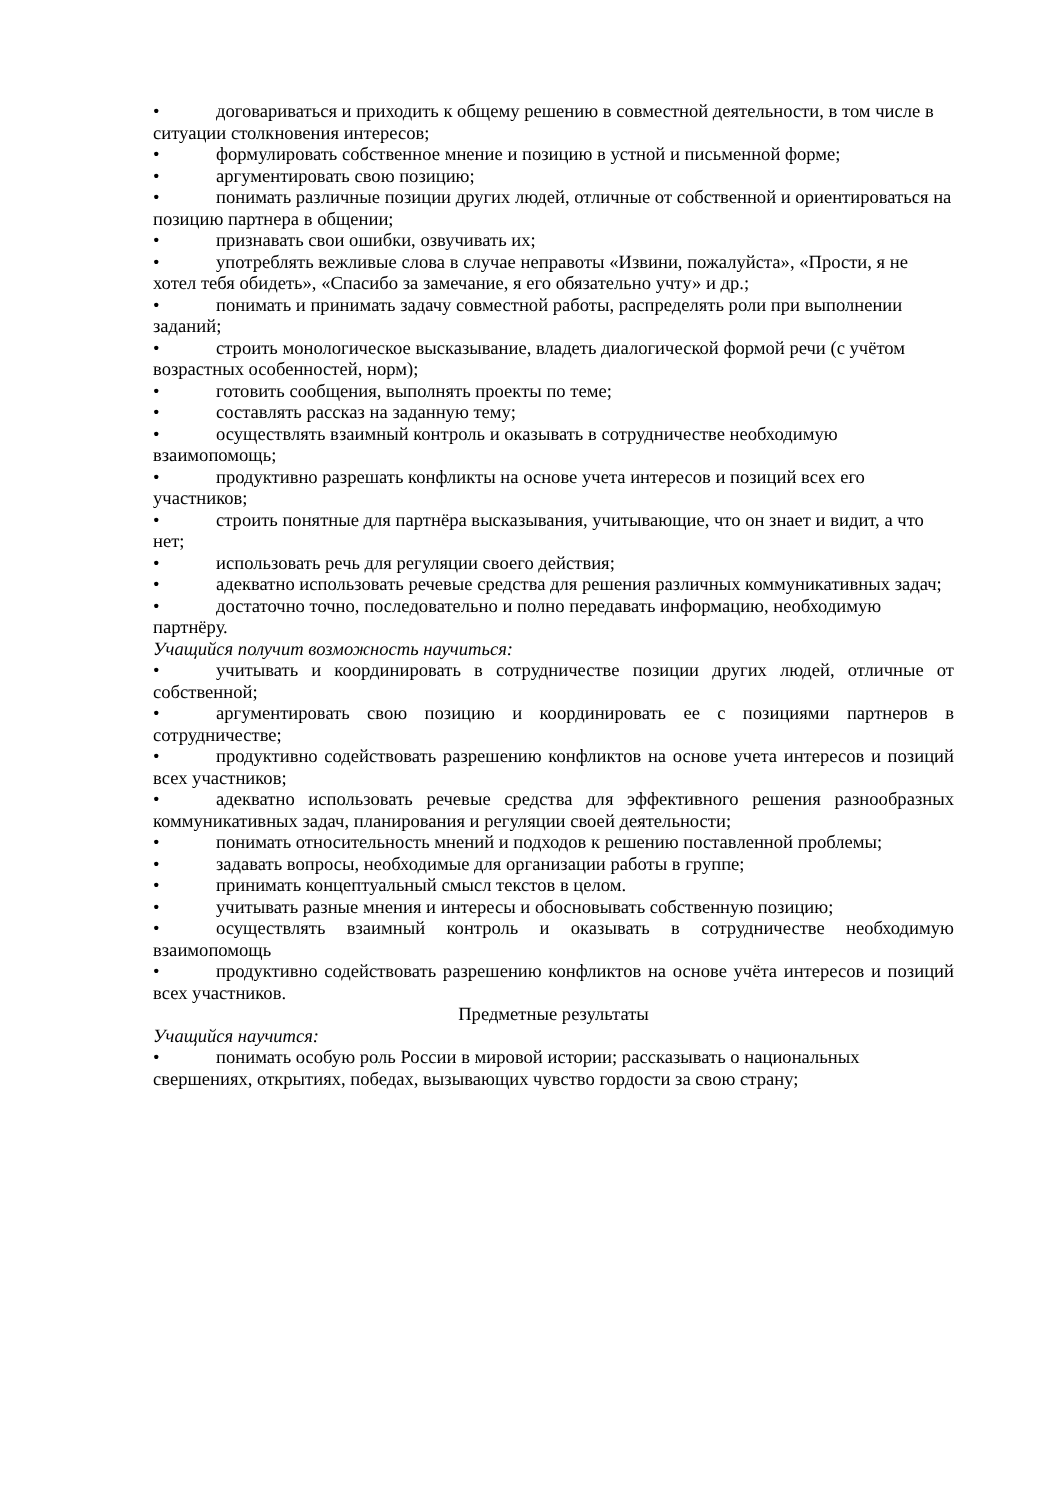• договариваться и приходить к общему решению в совместной деятельности, в том числе в ситуации столкновения интересов;
• формулировать собственное мнение и позицию в устной и письменной форме;
• аргументировать свою позицию;
• понимать различные позиции других людей, отличные от собственной и ориентироваться на позицию партнера в общении;
• признавать свои ошибки, озвучивать их;
• употреблять вежливые слова в случае неправоты «Извини, пожалуйста», «Прости, я не хотел тебя обидеть», «Спасибо за замечание, я его обязательно учту» и др.;
• понимать и принимать задачу совместной работы, распределять роли при выполнении заданий;
• строить монологическое высказывание, владеть диалогической формой речи (с учётом возрастных особенностей, норм);
• готовить сообщения, выполнять проекты по теме;
• составлять рассказ на заданную тему;
• осуществлять взаимный контроль и оказывать в сотрудничестве необходимую взаимопомощь;
• продуктивно разрешать конфликты на основе учета интересов и позиций всех его участников;
• строить понятные для партнёра высказывания, учитывающие, что он знает и видит, а что нет;
• использовать речь для регуляции своего действия;
• адекватно использовать речевые средства для решения различных коммуникативных задач;
• достаточно точно, последовательно и полно передавать информацию, необходимую партнёру.
Учащийся получит возможность научиться:
• учитывать и координировать в сотрудничестве позиции других людей, отличные от собственной;
• аргументировать свою позицию и координировать ее с позициями партнеров в сотрудничестве;
• продуктивно содействовать разрешению конфликтов на основе учета интересов и позиций всех участников;
• адекватно использовать речевые средства для эффективного решения разнообразных коммуникативных задач, планирования и регуляции своей деятельности;
• понимать относительность мнений и подходов к решению поставленной проблемы;
• задавать вопросы, необходимые для организации работы в группе;
• принимать концептуальный смысл текстов в целом.
• учитывать разные мнения и интересы и обосновывать собственную позицию;
• осуществлять взаимный контроль и оказывать в сотрудничестве необходимую взаимопомощь
• продуктивно содействовать разрешению конфликтов на основе учёта интересов и позиций всех участников.
Предметные результаты
Учащийся научится:
• понимать особую роль России в мировой истории; рассказывать о национальных свершениях, открытиях, победах, вызывающих чувство гордости за свою страну;